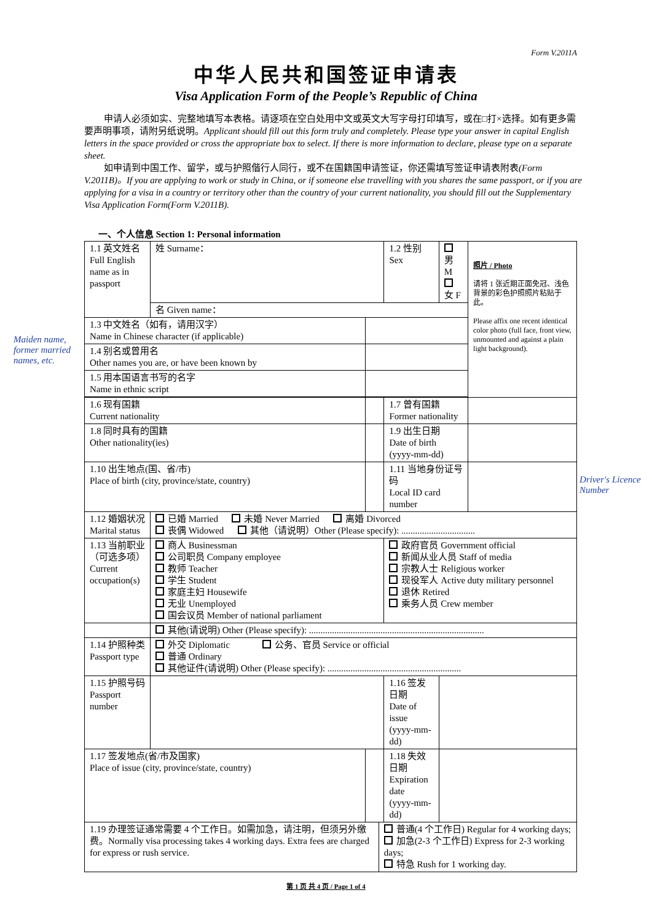Form V.2011A
中华人民共和国签证申请表
Visa Application Form of the People’s Republic of China
申请人必须如实、完整地填写本表格。请逐项在空白处用中文或英文大写字母打印填写，或在□打×选择。如有更多需要声明事项，请附另纸说明。Applicant should fill out this form truly and completely. Please type your answer in capital English letters in the space provided or cross the appropriate box to select. If there is more information to declare, please type on a separate sheet.
如申请到中国工作、留学，或与护照偕行人同行，或不在国籍国申请签证，你还需填写签证申请表附表(Form V.2011B)。If you are applying to work or study in China, or if someone else travelling with you shares the same passport, or if you are applying for a visa in a country or territory other than the country of your current nationality, you should fill out the Supplementary Visa Application Form(Form V.2011B).
一、个人信息 Section 1: Personal information
Maiden name, former married names, etc.
| 1.1 英文姓名 Full English name as in passport | 姓 Surname： | | | 1.2 性别 Sex | 男 M 女 F | 照片 / Photo 请将 1 张近期正面免冠、浅色背景的彩色护照照片粘贴于此。 Please affix one recent identical color photo (full face, front view, unmounted and against a plain light background). |
| | 名 Given name： | | | | | |
| 1.3 中文姓名（如有，请用汉字） Name in Chinese character (if applicable) | | | | | | |
| 1.4 别名或曾用名 Other names you are, or have been known by | | | | | | |
| 1.5 用本国语言书写的名字 Name in ethnic script | | | | | | |
| 1.6 现有国籍 Current nationality | | | | 1.7 曾有国籍 Former nationality | | |
| 1.8 同时具有的国籍 Other nationality(ies) | | | | 1.9 出生日期 Date of birth (yyyy-mm-dd) | | |
| 1.10 出生地点(国、省/市) Place of birth (city, province/state, country) | | | | 1.11 当地身份证号码 Local ID card number | | |
| 1.12 婚姻状况 Marital status | 已婚 Married 未婚 Never Married 离婚 Divorced 丧偶 Widowed 其他（请说明）Other (Please specify): ................................ | | | | | |
| 1.13 当前职业（可选多项） Current occupation(s) | 商人 Businessman 公司职员 Company employee 教师 Teacher 学生 Student 家庭主妇 Housewife 无业 Unemployed 国会议员 Member of national parliament | | | 政府官员 Government official 新闻从业人员 Staff of media 宗教人士 Religious worker 现役军人 Active duty military personnel 退休 Retired 乘务人员 Crew member | | |
| | 其他(请说明) Other (Please specify): ............................................................................ | | | | | |
| 1.14 护照种类 Passport type | 外交 Diplomatic 公务、官员 Service or official 普通 Ordinary 其他证件(请说明) Other (Please specify): .......................................................... | | | | | |
| 1.15 护照号码 Passport number | | | | 1.16 签发日期 Date of issue (yyyy-mm-dd) | | |
| 1.17 签发地点(省/市及国家) Place of issue (city, province/state, country) | | | | 1.18 失效日期 Expiration date (yyyy-mm-dd) | | |
| 1.19 办理签证通常需要 4 个工作日。如需加急，请注明，但须另外缴费。Normally visa processing takes 4 working days. Extra fees are charged for express or rush service. | | | 普通(4 个工作日) Regular for 4 working days; 加急(2-3 个工作日) Express for 2-3 working days; 特急 Rush for 1 working day. | | | |
Driver's Licence Number
第 1 页 共 4 页 / Page 1 of 4